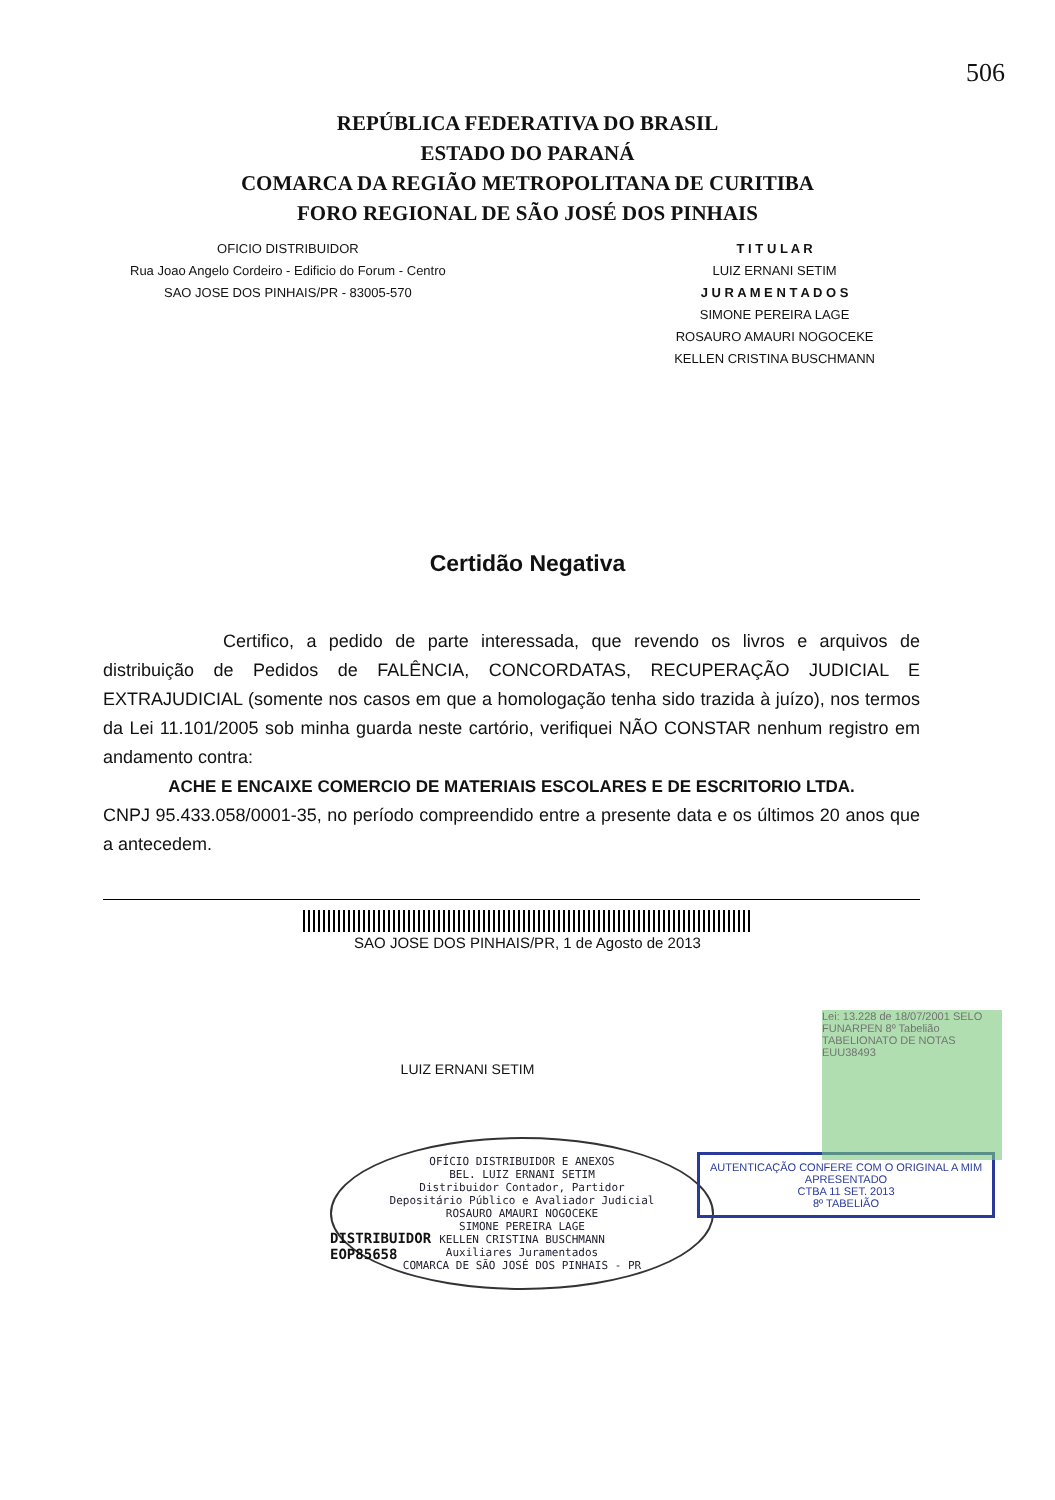506
REPÚBLICA FEDERATIVA DO BRASIL
ESTADO DO PARANÁ
COMARCA DA REGIÃO METROPOLITANA DE CURITIBA
FORO REGIONAL DE SÃO JOSÉ DOS PINHAIS
OFICIO DISTRIBUIDOR
Rua Joao Angelo Cordeiro - Edificio do Forum - Centro
SAO JOSE DOS PINHAIS/PR - 83005-570
T I T U L A R
LUIZ ERNANI SETIM
J U R A M E N T A D O S
SIMONE PEREIRA LAGE
ROSAURO AMAURI NOGOCEKE
KELLEN CRISTINA BUSCHMANN
Certidão Negativa
Certifico, a pedido de parte interessada, que revendo os livros e arquivos de distribuição de Pedidos de FALÊNCIA, CONCORDATAS, RECUPERAÇÃO JUDICIAL E EXTRAJUDICIAL (somente nos casos em que a homologação tenha sido trazida à juízo), nos termos da Lei 11.101/2005 sob minha guarda neste cartório, verifiquei NÃO CONSTAR nenhum registro em andamento contra:
ACHE E ENCAIXE COMERCIO DE MATERIAIS ESCOLARES E DE ESCRITORIO LTDA.
CNPJ 95.433.058/0001-35, no período compreendido entre a presente data e os últimos 20 anos que a antecedem.
SAO JOSE DOS PINHAIS/PR, 1 de Agosto de 2013
LUIZ ERNANI SETIM
Lei: 13.228 de 18/07/2001 SELO FUNARPEN 8º Tabelião TABELIONATO DE NOTAS EUU38493
OFÍCIO DISTRIBUIDOR E ANEXOS
BEL. LUIZ ERNANI SETIM
Distribuidor Contador, Partidor
Depositário Público e Avaliador Judicial
ROSAURO AMAURI NOGOCEKE
SIMONE PEREIRA LAGE
KELLEN CRISTINA BUSCHMANN
Auxiliares Juramentados
COMARCA DE SÃO JOSÉ DOS PINHAIS - PR
DISTRIBUIDOR
EOP85658
AUTENTICAÇÃO CONFERE COM O ORIGINAL A MIM APRESENTADO
CTBA 11 SET. 2013
8º TABELIÃO